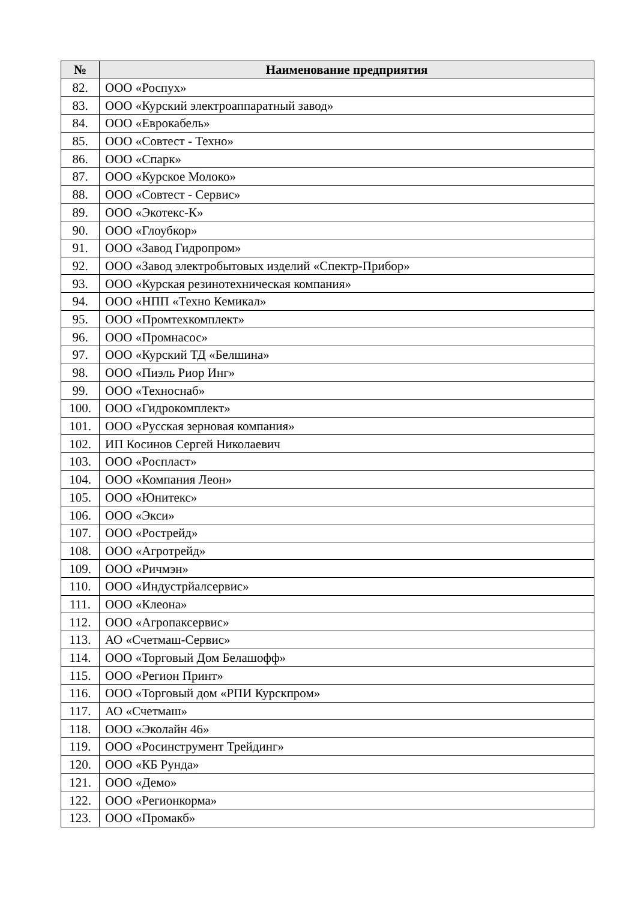| № | Наименование предприятия |
| --- | --- |
| 82. | ООО «Роспух» |
| 83. | ООО «Курский электроаппаратный завод» |
| 84. | ООО «Еврокабель» |
| 85. | ООО «Совтест - Техно» |
| 86. | ООО «Спарк» |
| 87. | ООО «Курское Молоко» |
| 88. | ООО «Совтест - Сервис» |
| 89. | ООО «Экотекс-К» |
| 90. | ООО «Глоубкор» |
| 91. | ООО «Завод Гидропром» |
| 92. | ООО «Завод электробытовых изделий «Спектр-Прибор» |
| 93. | ООО «Курская резинотехническая компания» |
| 94. | ООО «НПП «Техно Кемикал» |
| 95. | ООО «Промтехкомплект» |
| 96. | ООО «Промнасос» |
| 97. | ООО «Курский ТД «Белшина» |
| 98. | ООО «Пиэль Риор Инг» |
| 99. | ООО «Техноснаб» |
| 100. | ООО «Гидрокомплект» |
| 101. | ООО «Русская зерновая компания» |
| 102. | ИП Косинов Сергей Николаевич |
| 103. | ООО «Роспласт» |
| 104. | ООО «Компания Леон» |
| 105. | ООО «Юнитекс» |
| 106. | ООО «Экси» |
| 107. | ООО «Рострейд» |
| 108. | ООО «Агротрейд» |
| 109. | ООО «Ричмэн» |
| 110. | ООО «Индустрйалсервис» |
| 111. | ООО «Клеона» |
| 112. | ООО «Агропаксервис» |
| 113. | АО «Счетмаш-Сервис» |
| 114. | ООО «Торговый Дом Белашофф» |
| 115. | ООО «Регион Принт» |
| 116. | ООО «Торговый дом «РПИ Курскпром» |
| 117. | АО «Счетмаш» |
| 118. | ООО «Эколайн 46» |
| 119. | ООО «Росинструмент Трейдинг» |
| 120. | ООО «КБ Рунда» |
| 121. | ООО «Демо» |
| 122. | ООО «Регионкорма» |
| 123. | ООО «Промакб» |